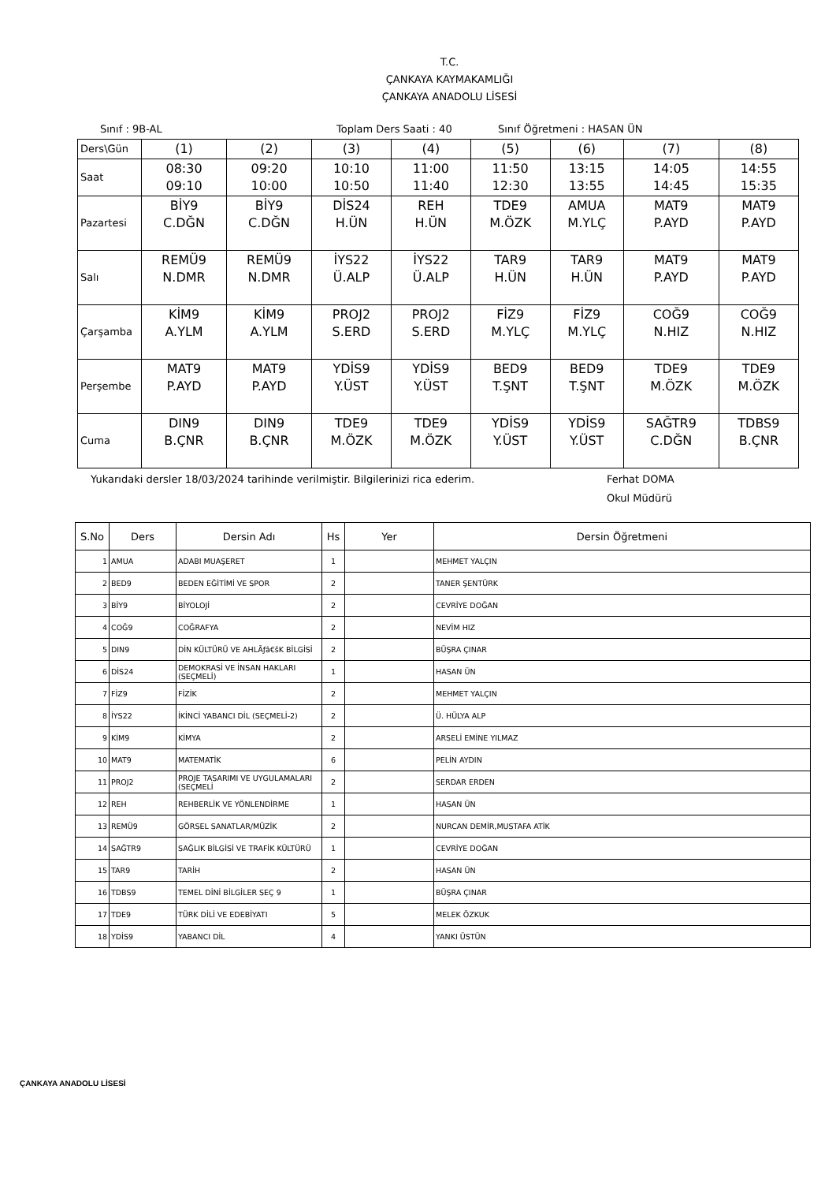T.C.
ÇANKAYA KAYMAKAMLIĞI
ÇANKAYA ANADOLU LİSESİ
Sınıf : 9B-AL Toplam Ders Saati : 40 Sınıf Öğretmeni : HASAN ÜN
| Ders\Gün | (1) | (2) | (3) | (4) | (5) | (6) | (7) | (8) |
| Saat | 08:30 09:10 | 09:20 10:00 | 10:10 10:50 | 11:00 11:40 | 11:50 12:30 | 13:15 13:55 | 14:05 14:45 | 14:55 15:35 |
| Pazartesi | BİY9 C.DĞN | BİY9 C.DĞN | DİS24 H.ÜN | REH H.ÜN | TDE9 M.ÖZK | AMUA M.YLÇ | MAT9 P.AYD | MAT9 P.AYD |
| Salı | REMÜ9 N.DMR | REMÜ9 N.DMR | İYS22 Ü.ALP | İYS22 Ü.ALP | TAR9 H.ÜN | TAR9 H.ÜN | MAT9 P.AYD | MAT9 P.AYD |
| Çarşamba | KİM9 A.YLM | KİM9 A.YLM | PROJ2 S.ERD | PROJ2 S.ERD | FİZ9 M.YLÇ | FİZ9 M.YLÇ | COĞ9 N.HIZ | COĞ9 N.HIZ |
| Perşembe | MAT9 P.AYD | MAT9 P.AYD | YDİS9 Y.ÜST | YDİS9 Y.ÜST | BED9 T.ŞNT | BED9 T.ŞNT | TDE9 M.ÖZK | TDE9 M.ÖZK |
| Cuma | DIN9 B.ÇNR | DIN9 B.ÇNR | TDE9 M.ÖZK | TDE9 M.ÖZK | YDİS9 Y.ÜST | YDİS9 Y.ÜST | SAĞTR9 C.DĞN | TDBS9 B.ÇNR |
Yukarıdaki dersler 18/03/2024 tarihinde verilmiştir. Bilgilerinizi rica ederim. Ferhat DOMA
Okul Müdürü
| S.No | Ders | Dersin Adı | Hs | Yer | Dersin Öğretmeni |
| --- | --- | --- | --- | --- | --- |
| 1 | AMUA | ADABI MUAŞERET | 1 | | MEHMET YALÇIN |
| 2 | BED9 | BEDEN EĞİTİMİ VE SPOR | 2 | | TANER ŞENTÜRK |
| 3 | BİY9 | BİYOLOJİ | 2 | | CEVRİYE DOĞAN |
| 4 | COĞ9 | COĞRAFYA | 2 | | NEVİM HIZ |
| 5 | DIN9 | DİN KÜLTÜRÜ VE AHLÃƒâ€šK BİLGİSİ | 2 | | BÜŞRA ÇINAR |
| 6 | DİS24 | DEMOKRASİ VE İNSAN HAKLARI (SEÇMELİ) | 1 | | HASAN ÜN |
| 7 | FİZ9 | FİZİK | 2 | | MEHMET YALÇIN |
| 8 | İYS22 | İKİNCİ YABANCI DİL (SEÇMELİ-2) | 2 | | Ü. HÜLYA ALP |
| 9 | KİM9 | KİMYA | 2 | | ARSELİ EMİNE YILMAZ |
| 10 | MAT9 | MATEMATİK | 6 | | PELİN AYDIN |
| 11 | PROJ2 | PROJE TASARIMI VE UYGULAMALARI (SEÇMELİ | 2 | | SERDAR ERDEN |
| 12 | REH | REHBERLİK VE YÖNLENDİRME | 1 | | HASAN ÜN |
| 13 | REMÜ9 | GÖRSEL SANATLAR/MÜZİK | 2 | | NURCAN DEMİR,MUSTAFA ATİK |
| 14 | SAĞTR9 | SAĞLIK BİLGİSİ VE TRAFİK KÜLTÜRÜ | 1 | | CEVRİYE DOĞAN |
| 15 | TAR9 | TARİH | 2 | | HASAN ÜN |
| 16 | TDBS9 | TEMEL DİNİ BİLGİLER SEÇ 9 | 1 | | BÜŞRA ÇINAR |
| 17 | TDE9 | TÜRK DİLİ VE EDEBİYATI | 5 | | MELEK ÖZKUK |
| 18 | YDİS9 | YABANCI DİL | 4 | | YANKI ÜSTÜN |
ÇANKAYA ANADOLU LİSESİ